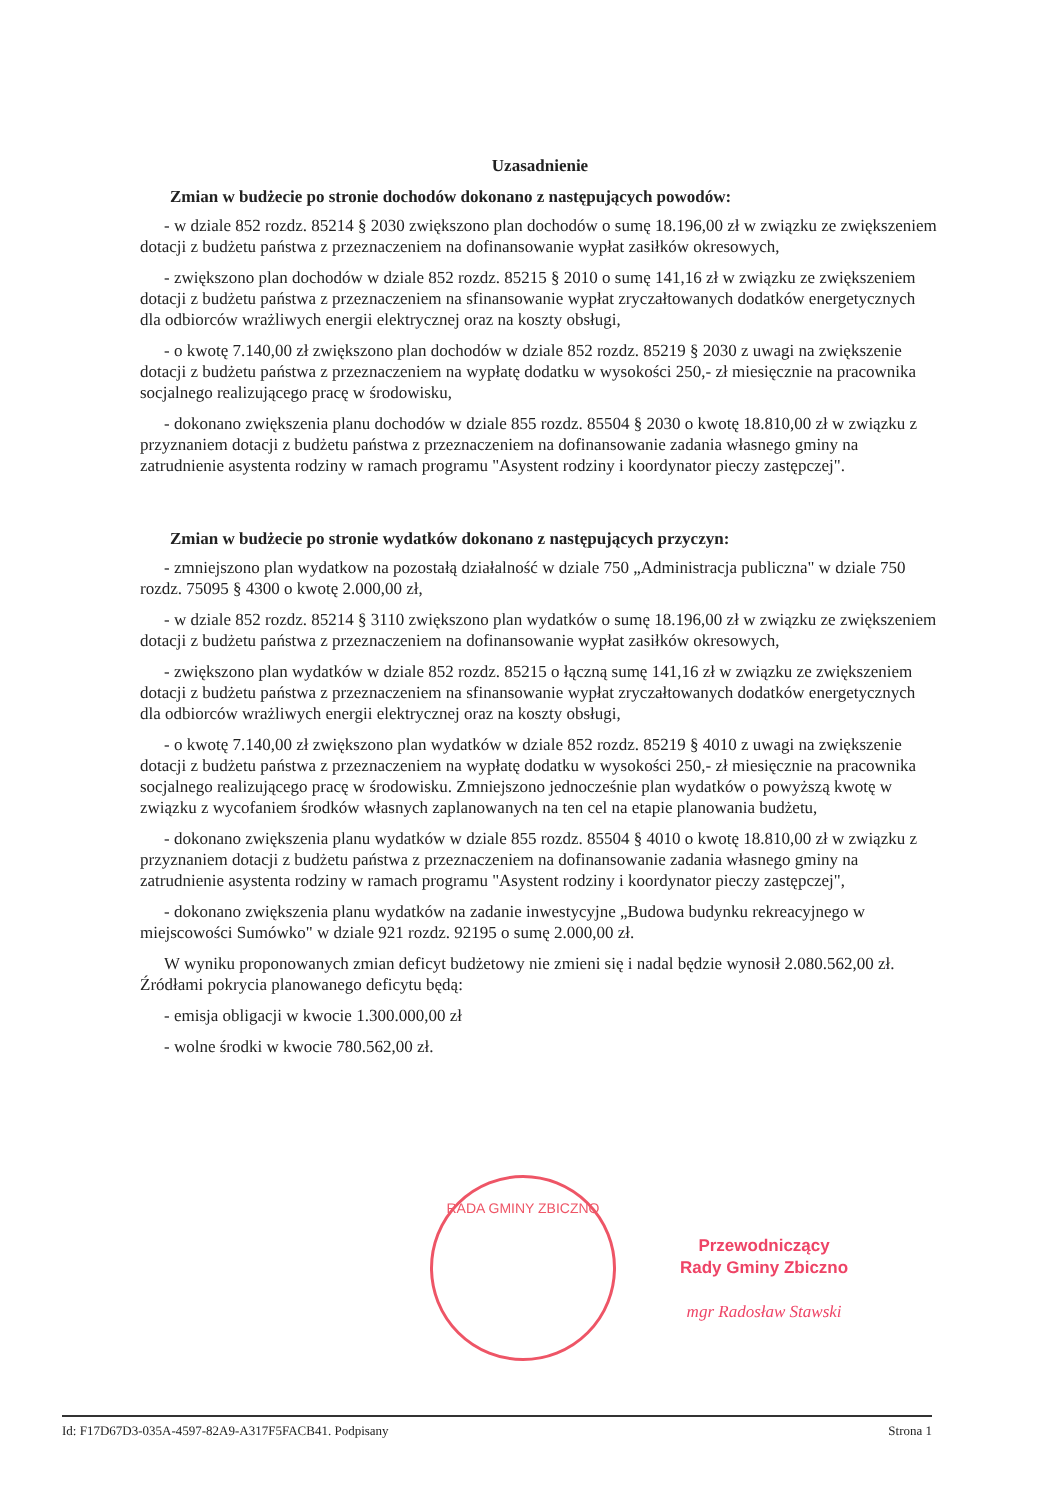Uzasadnienie
Zmian w budżecie po stronie dochodów dokonano z następujących powodów:
- w dziale 852 rozdz. 85214 § 2030 zwiększono plan dochodów o sumę 18.196,00 zł w związku ze zwiększeniem dotacji z budżetu państwa z przeznaczeniem na dofinansowanie wypłat zasiłków okresowych,
- zwiększono plan dochodów w dziale 852 rozdz. 85215 § 2010 o sumę 141,16 zł w związku ze zwiększeniem dotacji z budżetu państwa z przeznaczeniem na sfinansowanie wypłat zryczałtowanych dodatków energetycznych dla odbiorców wrażliwych energii elektrycznej oraz na koszty obsługi,
- o kwotę 7.140,00 zł zwiększono plan dochodów w dziale 852 rozdz. 85219 § 2030 z uwagi na zwiększenie dotacji z budżetu państwa z przeznaczeniem na wypłatę dodatku w wysokości 250,- zł miesięcznie na pracownika socjalnego realizującego pracę w środowisku,
- dokonano zwiększenia planu dochodów w dziale 855 rozdz. 85504 § 2030 o kwotę 18.810,00 zł w związku z przyznaniem dotacji z budżetu państwa z przeznaczeniem na dofinansowanie zadania własnego gminy na zatrudnienie asystenta rodziny w ramach programu "Asystent rodziny i koordynator pieczy zastępczej".
Zmian w budżecie po stronie wydatków dokonano z następujących przyczyn:
- zmniejszono plan wydatkow na pozostałą działalność w dziale 750 „Administracja publiczna" w dziale 750 rozdz. 75095 § 4300 o kwotę 2.000,00 zł,
- w dziale 852 rozdz. 85214 § 3110 zwiększono plan wydatków o sumę 18.196,00 zł w związku ze zwiększeniem dotacji z budżetu państwa z przeznaczeniem na dofinansowanie wypłat zasiłków okresowych,
- zwiększono plan wydatków w dziale 852 rozdz. 85215 o łączną sumę 141,16 zł w związku ze zwiększeniem dotacji z budżetu państwa z przeznaczeniem na sfinansowanie wypłat zryczałtowanych dodatków energetycznych dla odbiorców wrażliwych energii elektrycznej oraz na koszty obsługi,
- o kwotę 7.140,00 zł zwiększono plan wydatków w dziale 852 rozdz. 85219 § 4010 z uwagi na zwiększenie dotacji z budżetu państwa z przeznaczeniem na wypłatę dodatku w wysokości 250,- zł miesięcznie na pracownika socjalnego realizującego pracę w środowisku. Zmniejszono jednocześnie plan wydatków o powyższą kwotę w związku z wycofaniem środków własnych zaplanowanych na ten cel na etapie planowania budżetu,
- dokonano zwiększenia planu wydatków w dziale 855 rozdz. 85504 § 4010 o kwotę 18.810,00 zł w związku z przyznaniem dotacji z budżetu państwa z przeznaczeniem na dofinansowanie zadania własnego gminy na zatrudnienie asystenta rodziny w ramach programu "Asystent rodziny i koordynator pieczy zastępczej",
- dokonano zwiększenia planu wydatków na zadanie inwestycyjne „Budowa budynku rekreacyjnego w miejscowości Sumówko" w dziale 921 rozdz. 92195 o sumę 2.000,00 zł.
W wyniku proponowanych zmian deficyt budżetowy nie zmieni się i nadal będzie wynosił 2.080.562,00 zł. Źródłami pokrycia planowanego deficytu będą:
- emisja obligacji w kwocie 1.300.000,00 zł
- wolne środki w kwocie 780.562,00 zł.
RADA GMINY ZBICZNO
Przewodniczący
Rady Gminy Zbiczno
mgr Radosław Stawski
Id: F17D67D3-035A-4597-82A9-A317F5FACB41. Podpisany Strona 1